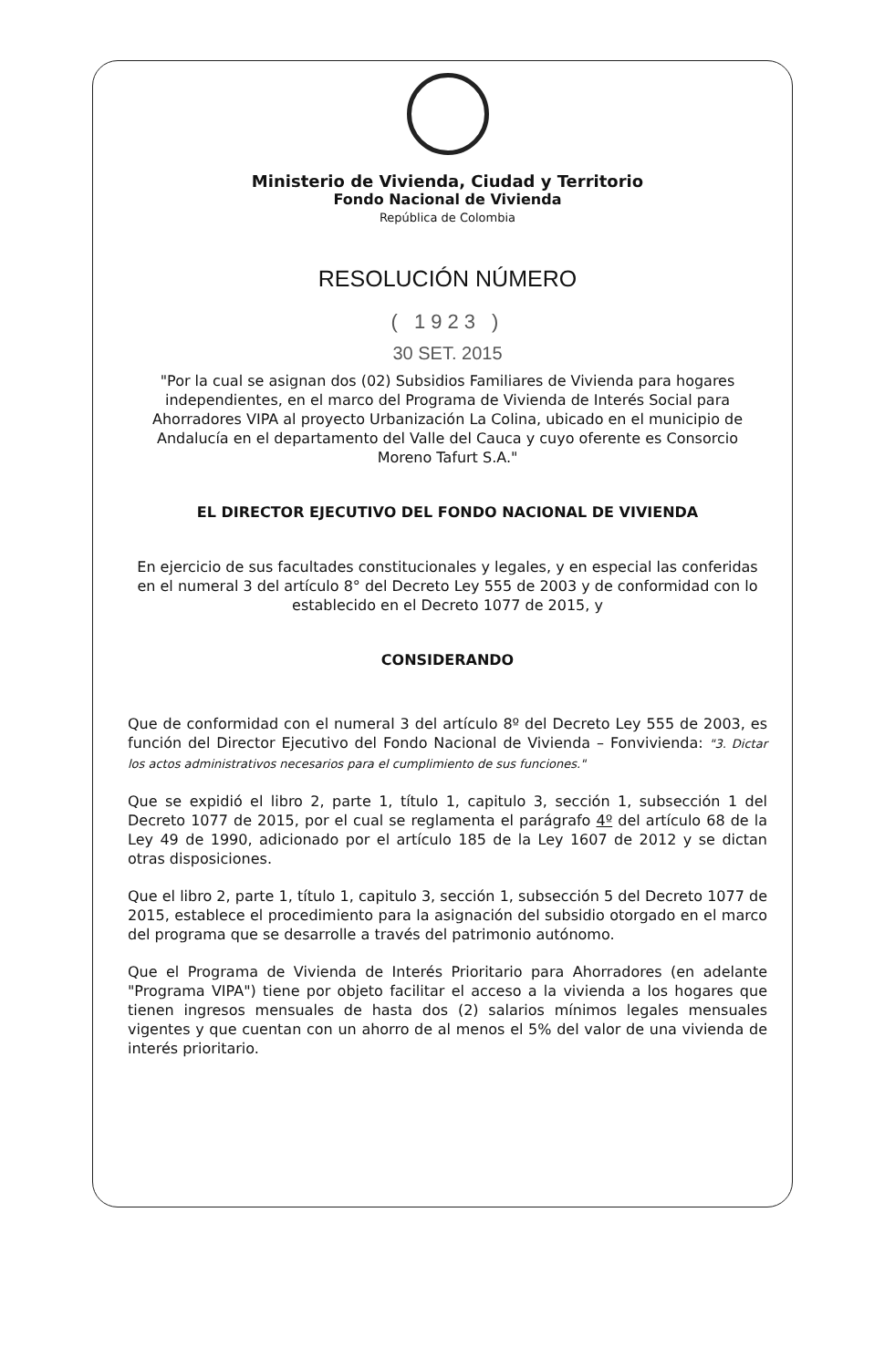Ministerio de Vivienda, Ciudad y Territorio
Fondo Nacional de Vivienda
República de Colombia
RESOLUCIÓN NÚMERO
( 1923 )
30 SET. 2015
"Por la cual se asignan dos (02) Subsidios Familiares de Vivienda para hogares independientes, en el marco del Programa de Vivienda de Interés Social para Ahorradores VIPA al proyecto Urbanización La Colina, ubicado en el municipio de Andalucía en el departamento del Valle del Cauca y cuyo oferente es Consorcio Moreno Tafurt S.A."
EL DIRECTOR EJECUTIVO DEL FONDO NACIONAL DE VIVIENDA
En ejercicio de sus facultades constitucionales y legales, y en especial las conferidas en el numeral 3 del artículo 8° del Decreto Ley 555 de 2003 y de conformidad con lo establecido en el Decreto 1077 de 2015, y
CONSIDERANDO
Que de conformidad con el numeral 3 del artículo 8º del Decreto Ley 555 de 2003, es función del Director Ejecutivo del Fondo Nacional de Vivienda – Fonvivienda: "3. Dictar los actos administrativos necesarios para el cumplimiento de sus funciones."
Que se expidió el libro 2, parte 1, título 1, capitulo 3, sección 1, subsección 1 del Decreto 1077 de 2015, por el cual se reglamenta el parágrafo 4º del artículo 68 de la Ley 49 de 1990, adicionado por el artículo 185 de la Ley 1607 de 2012 y se dictan otras disposiciones.
Que el libro 2, parte 1, título 1, capitulo 3, sección 1, subsección 5 del Decreto 1077 de 2015, establece el procedimiento para la asignación del subsidio otorgado en el marco del programa que se desarrolle a través del patrimonio autónomo.
Que el Programa de Vivienda de Interés Prioritario para Ahorradores (en adelante "Programa VIPA") tiene por objeto facilitar el acceso a la vivienda a los hogares que tienen ingresos mensuales de hasta dos (2) salarios mínimos legales mensuales vigentes y que cuentan con un ahorro de al menos el 5% del valor de una vivienda de interés prioritario.